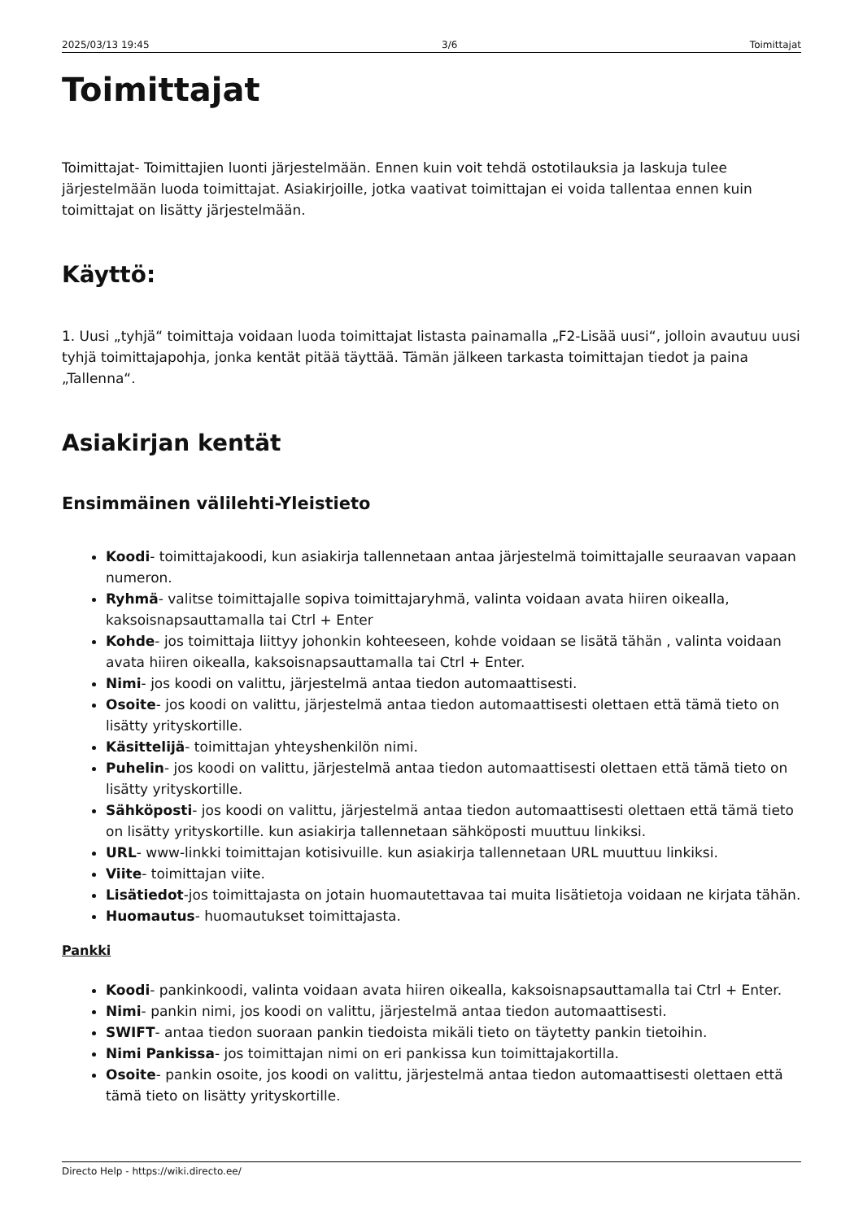2025/03/13 19:45 3/6 Toimittajat
Toimittajat
Toimittajat- Toimittajien luonti järjestelmään. Ennen kuin voit tehdä ostotilauksia ja laskuja tulee järjestelmään luoda toimittajat. Asiakirjoille, jotka vaativat toimittajan ei voida tallentaa ennen kuin toimittajat on lisätty järjestelmään.
Käyttö:
1. Uusi „tyhjä“ toimittaja voidaan luoda toimittajat listasta painamalla „F2-Lisää uusi“, jolloin avautuu uusi tyhjä toimittajapohja, jonka kentät pitää täyttää. Tämän jälkeen tarkasta toimittajan tiedot ja paina „Tallenna“.
Asiakirjan kentät
Ensimmäinen välilehti-Yleistieto
Koodi- toimittajakoodi, kun asiakirja tallennetaan antaa järjestelmä toimittajalle seuraavan vapaan numeron.
Ryhmä- valitse toimittajalle sopiva toimittajaryhmä, valinta voidaan avata hiiren oikealla, kaksoisnapsauttamalla tai Ctrl + Enter
Kohde- jos toimittaja liittyy johonkin kohteeseen, kohde voidaan se lisätä tähän , valinta voidaan avata hiiren oikealla, kaksoisnapsauttamalla tai Ctrl + Enter.
Nimi- jos koodi on valittu, järjestelmä antaa tiedon automaattisesti.
Osoite- jos koodi on valittu, järjestelmä antaa tiedon automaattisesti olettaen että tämä tieto on lisätty yrityskortille.
Käsittelijä- toimittajan yhteyshenkilön nimi.
Puhelin- jos koodi on valittu, järjestelmä antaa tiedon automaattisesti olettaen että tämä tieto on lisätty yrityskortille.
Sähköposti- jos koodi on valittu, järjestelmä antaa tiedon automaattisesti olettaen että tämä tieto on lisätty yrityskortille. kun asiakirja tallennetaan sähköposti muuttuu linkiksi.
URL- www-linkki toimittajan kotisivuille. kun asiakirja tallennetaan URL muuttuu linkiksi.
Viite- toimittajan viite.
Lisätiedot-jos toimittajasta on jotain huomautettavaa tai muita lisätietoja voidaan ne kirjata tähän.
Huomautus- huomautukset toimittajasta.
Pankki
Koodi- pankinkoodi, valinta voidaan avata hiiren oikealla, kaksoisnapsauttamalla tai Ctrl + Enter.
Nimi- pankin nimi, jos koodi on valittu, järjestelmä antaa tiedon automaattisesti.
SWIFT- antaa tiedon suoraan pankin tiedoista mikäli tieto on täytetty pankin tietoihin.
Nimi Pankissa- jos toimittajan nimi on eri pankissa kun toimittajakortilla.
Osoite- pankin osoite, jos koodi on valittu, järjestelmä antaa tiedon automaattisesti olettaen että tämä tieto on lisätty yrityskortille.
Directo Help - https://wiki.directo.ee/